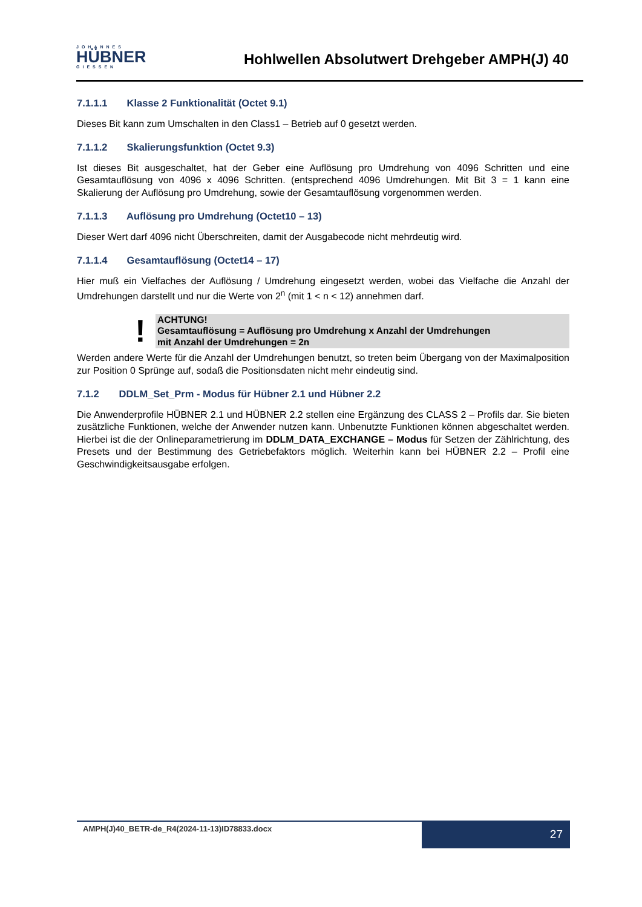JOHANNES
HÜBNER
GIESSEN
Hohlwellen Absolutwert Drehgeber AMPH(J) 40
7.1.1.1 Klasse 2 Funktionalität (Octet 9.1)
Dieses Bit kann zum Umschalten in den Class1 – Betrieb auf 0 gesetzt werden.
7.1.1.2 Skalierungsfunktion (Octet 9.3)
Ist dieses Bit ausgeschaltet, hat der Geber eine Auflösung pro Umdrehung von 4096 Schritten und eine Gesamtauflösung von 4096 x 4096 Schritten. (entsprechend 4096 Umdrehungen. Mit Bit 3 = 1 kann eine Skalierung der Auflösung pro Umdrehung, sowie der Gesamtauflösung vorgenommen werden.
7.1.1.3 Auflösung pro Umdrehung (Octet10 – 13)
Dieser Wert darf 4096 nicht Überschreiten, damit der Ausgabecode nicht mehrdeutig wird.
7.1.1.4 Gesamtauflösung (Octet14 – 17)
Hier muß ein Vielfaches der Auflösung / Umdrehung eingesetzt werden, wobei das Vielfache die Anzahl der Umdrehungen darstellt und nur die Werte von 2<sup>n</sup> (mit 1 < n < 12) annehmen darf.
!
ACHTUNG!
Gesamtauflösung = Auflösung pro Umdrehung x Anzahl der Umdrehungen
mit Anzahl der Umdrehungen = 2n
Werden andere Werte für die Anzahl der Umdrehungen benutzt, so treten beim Übergang von der Maximalposition zur Position 0 Sprünge auf, sodaß die Positionsdaten nicht mehr eindeutig sind.
7.1.2 DDLM_Set_Prm - Modus für Hübner 2.1 und Hübner 2.2
Die Anwenderprofile HÜBNER 2.1 und HÜBNER 2.2 stellen eine Ergänzung des CLASS 2 – Profils dar. Sie bieten zusätzliche Funktionen, welche der Anwender nutzen kann. Unbenutzte Funktionen können abgeschaltet werden. Hierbei ist die der Onlineparametrierung im DDLM_DATA_EXCHANGE – Modus für Setzen der Zählrichtung, des Presets und der Bestimmung des Getriebefaktors möglich. Weiterhin kann bei HÜBNER 2.2 – Profil eine Geschwindigkeitsausgabe erfolgen.
AMPH(J)40_BETR-de_R4(2024-11-13)ID78833.docx
27